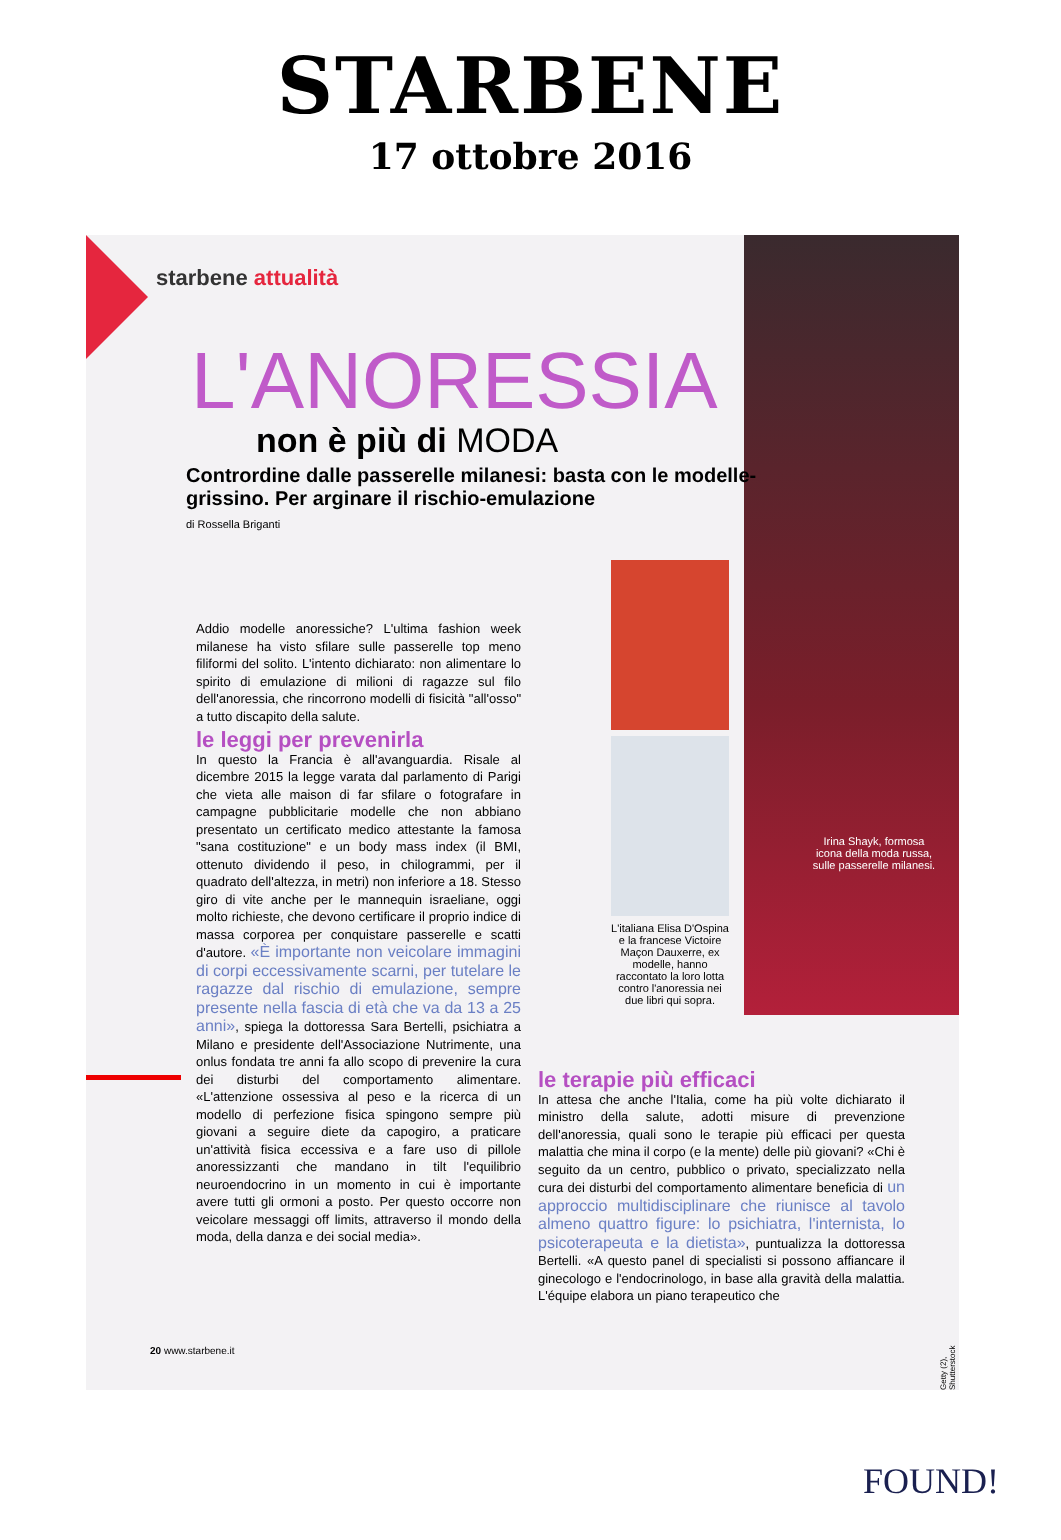STARBENE
17 ottobre 2016
Irina Shayk, formosa icona della moda russa, sulle passerelle milanesi.
starbene attualità
L'ANORESSIA
non è più di MODA
Contrordine dalle passerelle milanesi: basta con le modelle-grissino. Per arginare il rischio-emulazione
di Rossella Briganti
Addio modelle anoressiche? L'ultima fashion week milanese ha visto sfilare sulle passerelle top meno filiformi del solito. L'intento dichiarato: non alimentare lo spirito di emulazione di milioni di ragazze sul filo dell'anoressia, che rincorrono modelli di fisicità "all'osso" a tutto discapito della salute.
le leggi per prevenirla
In questo la Francia è all'avanguardia. Risale al dicembre 2015 la legge varata dal parlamento di Parigi che vieta alle maison di far sfilare o fotografare in campagne pubblicitarie modelle che non abbiano presentato un certificato medico attestante la famosa "sana costituzione" e un body mass index (il BMI, ottenuto dividendo il peso, in chilogrammi, per il quadrato dell'altezza, in metri) non inferiore a 18. Stesso giro di vite anche per le mannequin israeliane, oggi molto richieste, che devono certificare il proprio indice di massa corporea per conquistare passerelle e scatti d'autore. «È importante non veicolare immagini di corpi eccessivamente scarni, per tutelare le ragazze dal rischio di emulazione, sempre presente nella fascia di età che va da 13 a 25 anni», spiega la dottoressa Sara Bertelli, psichiatra a Milano e presidente dell'Associazione Nutrimente, una onlus fondata tre anni fa allo scopo di prevenire la cura dei disturbi del comportamento alimentare. «L'attenzione ossessiva al peso e la ricerca di un modello di perfezione fisica spingono sempre più giovani a seguire diete da capogiro, a praticare un'attività fisica eccessiva e a fare uso di pillole anoressizzanti che mandano in tilt l'equilibrio neuroendocrino in un momento in cui è importante avere tutti gli ormoni a posto. Per questo occorre non veicolare messaggi off limits, attraverso il mondo della moda, della danza e dei social media».
L'italiana Elisa D'Ospina e la francese Victoire Maçon Dauxerre, ex modelle, hanno raccontato la loro lotta contro l'anoressia nei due libri qui sopra.
le terapie più efficaci
In attesa che anche l'Italia, come ha più volte dichiarato il ministro della salute, adotti misure di prevenzione dell'anoressia, quali sono le terapie più efficaci per questa malattia che mina il corpo (e la mente) delle più giovani? «Chi è seguito da un centro, pubblico o privato, specializzato nella cura dei disturbi del comportamento alimentare beneficia di un approccio multidisciplinare che riunisce al tavolo almeno quattro figure: lo psichiatra, l'internista, lo psicoterapeuta e la dietista», puntualizza la dottoressa Bertelli. «A questo panel di specialisti si possono affiancare il ginecologo e l'endocrinologo, in base alla gravità della malattia. L'équipe elabora un piano terapeutico che
Getty (2), Shutterstock
20 www.starbene.it
FOUND!